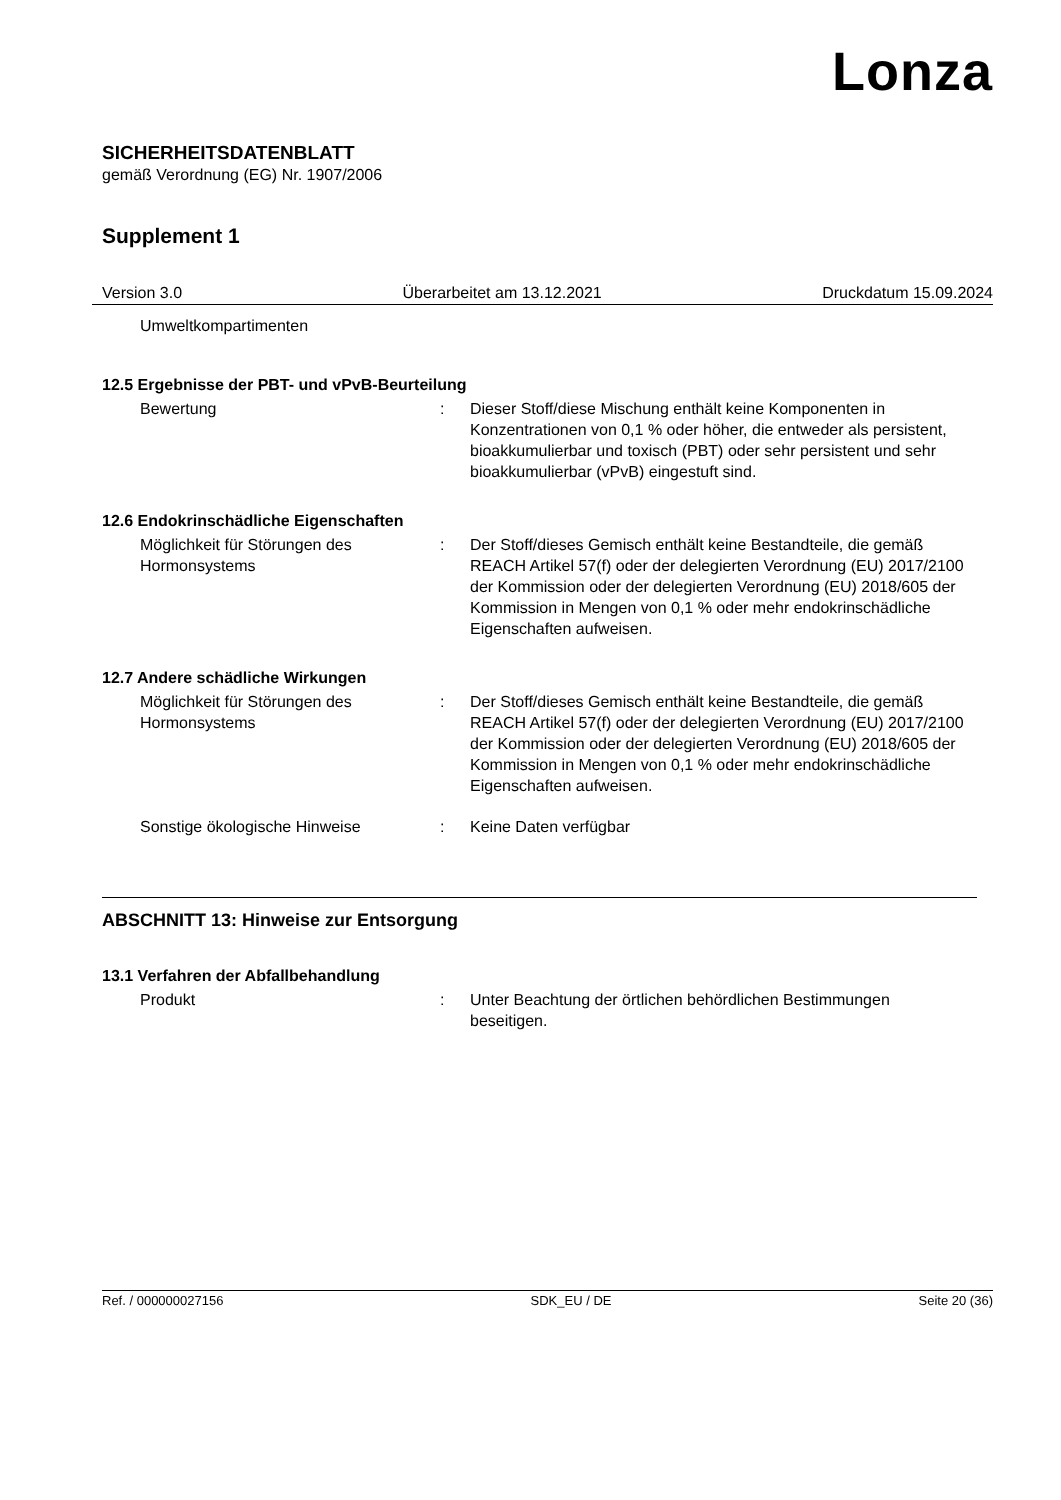Lonza
SICHERHEITSDATENBLATT
gemäß Verordnung (EG) Nr. 1907/2006
Supplement 1
Version 3.0 Überarbeitet am 13.12.2021 Druckdatum 15.09.2024
Umweltkompartimenten
12.5 Ergebnisse der PBT- und vPvB-Beurteilung
Bewertung : Dieser Stoff/diese Mischung enthält keine Komponenten in Konzentrationen von 0,1 % oder höher, die entweder als persistent, bioakkumulierbar und toxisch (PBT) oder sehr persistent und sehr bioakkumulierbar (vPvB) eingestuft sind.
12.6 Endokrinschädliche Eigenschaften
Möglichkeit für Störungen des Hormonsystems
: Der Stoff/dieses Gemisch enthält keine Bestandteile, die gemäß REACH Artikel 57(f) oder der delegierten Verordnung (EU) 2017/2100 der Kommission oder der delegierten Verordnung (EU) 2018/605 der Kommission in Mengen von 0,1 % oder mehr endokrinschädliche Eigenschaften aufweisen.
12.7 Andere schädliche Wirkungen
Möglichkeit für Störungen des Hormonsystems
: Der Stoff/dieses Gemisch enthält keine Bestandteile, die gemäß REACH Artikel 57(f) oder der delegierten Verordnung (EU) 2017/2100 der Kommission oder der delegierten Verordnung (EU) 2018/605 der Kommission in Mengen von 0,1 % oder mehr endokrinschädliche Eigenschaften aufweisen.
Sonstige ökologische Hinweise : Keine Daten verfügbar
ABSCHNITT 13: Hinweise zur Entsorgung
13.1 Verfahren der Abfallbehandlung
Produkt : Unter Beachtung der örtlichen behördlichen Bestimmungen beseitigen.
Ref. / 000000027156 SDK_EU / DE Seite 20 (36)